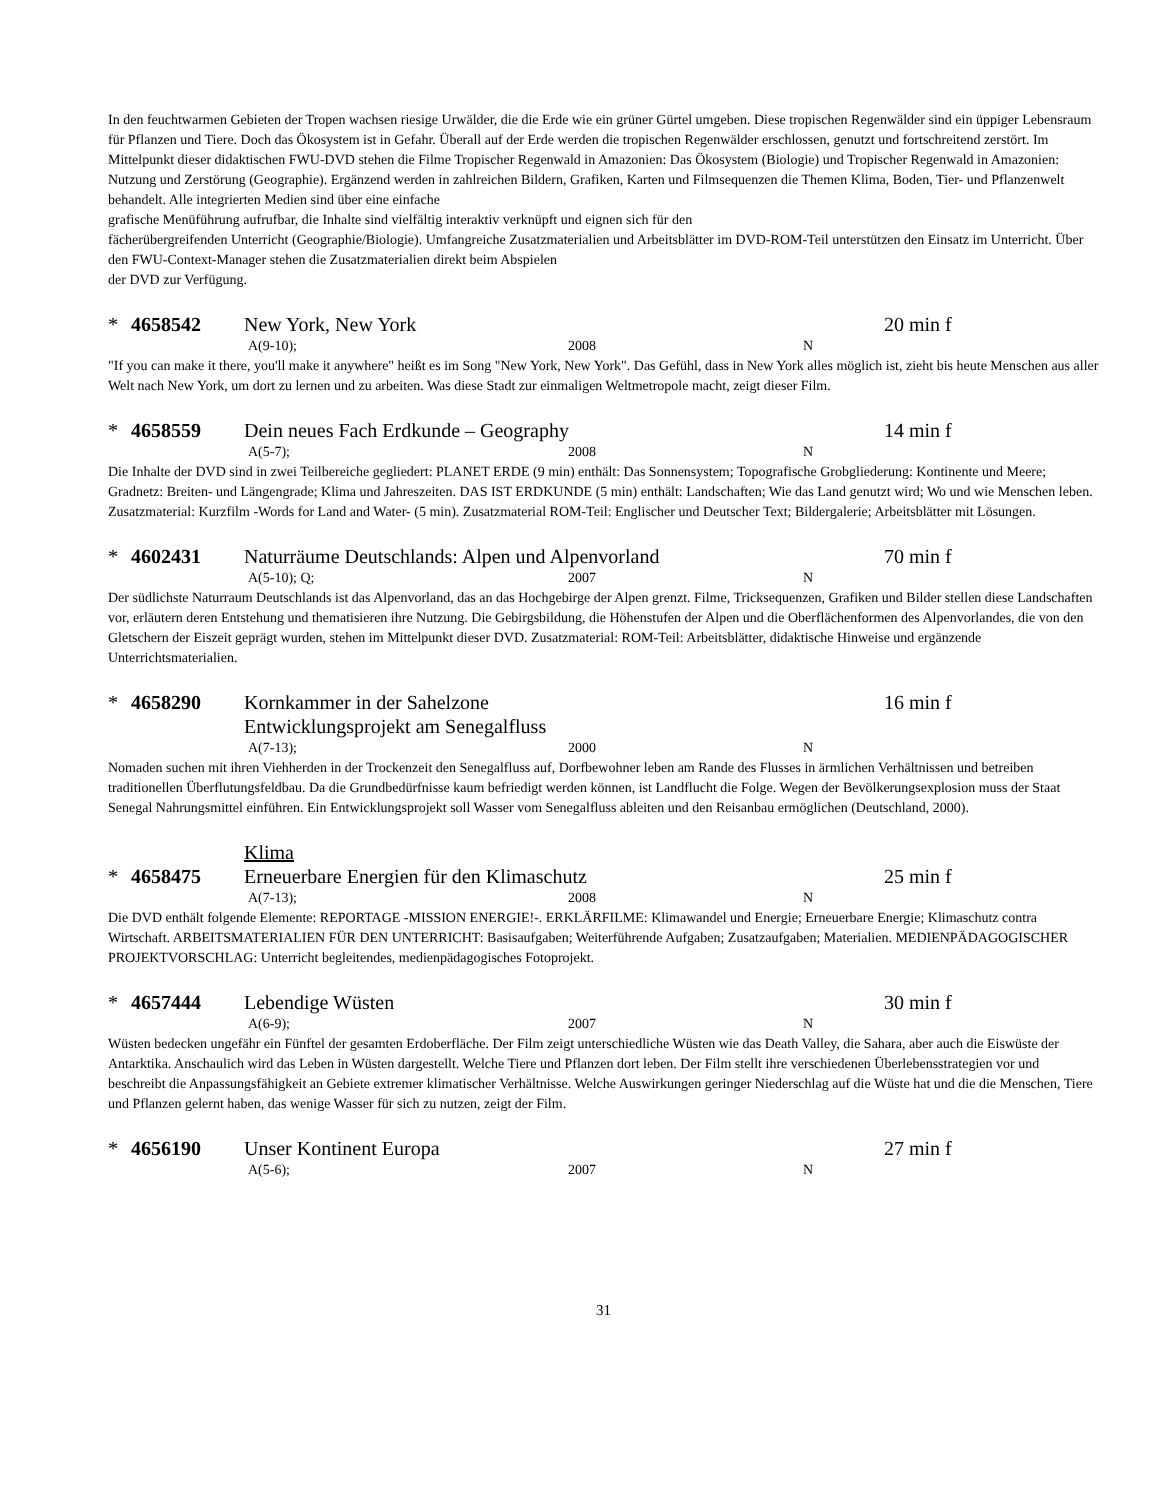In den feuchtwarmen Gebieten der Tropen wachsen riesige Urwälder, die die Erde wie ein grüner Gürtel umgeben. Diese tropischen Regenwälder sind ein üppiger Lebensraum für Pflanzen und Tiere. Doch das Ökosystem ist in Gefahr. Überall auf der Erde werden die tropischen Regenwälder erschlossen, genutzt und fortschreitend zerstört. Im Mittelpunkt dieser didaktischen FWU-DVD stehen die Filme Tropischer Regenwald in Amazonien: Das Ökosystem (Biologie) und Tropischer Regenwald in Amazonien: Nutzung und Zerstörung (Geographie). Ergänzend werden in zahlreichen Bildern, Grafiken, Karten und Filmsequenzen die Themen Klima, Boden, Tier- und Pflanzenwelt behandelt. Alle integrierten Medien sind über eine einfache
grafische Menüführung aufrufbar, die Inhalte sind vielfältig interaktiv verknüpft und eignen sich für den
fächerübergreifenden Unterricht (Geographie/Biologie). Umfangreiche Zusatzmaterialien und Arbeitsblätter im DVD-ROM-Teil unterstützen den Einsatz im Unterricht. Über den FWU-Context-Manager stehen die Zusatzmaterialien direkt beim Abspielen
der DVD zur Verfügung.
* 4658542 New York, New York 20 min f
A(9-10); 2008 N
"If you can make it there, you'll make it anywhere" heißt es im Song "New York, New York". Das Gefühl, dass in New York alles möglich ist, zieht bis heute Menschen aus aller Welt nach New York, um dort zu lernen und zu arbeiten. Was diese Stadt zur einmaligen Weltmetropole macht, zeigt dieser Film.
* 4658559 Dein neues Fach Erdkunde – Geography 14 min f
A(5-7); 2008 N
Die Inhalte der DVD sind in zwei Teilbereiche gegliedert: PLANET ERDE (9 min) enthält: Das Sonnensystem; Topografische Grobgliederung: Kontinente und Meere; Gradnetz: Breiten- und Längengrade; Klima und Jahreszeiten. DAS IST ERDKUNDE (5 min) enthält: Landschaften; Wie das Land genutzt wird; Wo und wie Menschen leben. Zusatzmaterial: Kurzfilm -Words for Land and Water- (5 min). Zusatzmaterial ROM-Teil: Englischer und Deutscher Text; Bildergalerie; Arbeitsblätter mit Lösungen.
* 4602431 Naturräume Deutschlands: Alpen und Alpenvorland 70 min f
A(5-10); Q; 2007 N
Der südlichste Naturraum Deutschlands ist das Alpenvorland, das an das Hochgebirge der Alpen grenzt. Filme, Tricksequenzen, Grafiken und Bilder stellen diese Landschaften vor, erläutern deren Entstehung und thematisieren ihre Nutzung. Die Gebirgsbildung, die Höhenstufen der Alpen und die Oberflächenformen des Alpenvorlandes, die von den Gletschern der Eiszeit geprägt wurden, stehen im Mittelpunkt dieser DVD. Zusatzmaterial: ROM-Teil: Arbeitsblätter, didaktische Hinweise und ergänzende Unterrichtsmaterialien.
* 4658290 Kornkammer in der Sahelzone
Entwicklungsprojekt am Senegalfluss 16 min f
A(7-13); 2000 N
Nomaden suchen mit ihren Viehherden in der Trockenzeit den Senegalfluss auf, Dorfbewohner leben am Rande des Flusses in ärmlichen Verhältnissen und betreiben traditionellen Überflutungsfeldbau. Da die Grundbedürfnisse kaum befriedigt werden können, ist Landflucht die Folge. Wegen der Bevölkerungsexplosion muss der Staat Senegal Nahrungsmittel einführen. Ein Entwicklungsprojekt soll Wasser vom Senegalfluss ableiten und den Reisanbau ermöglichen (Deutschland, 2000).
Klima
* 4658475 Erneuerbare Energien für den Klimaschutz 25 min f
A(7-13); 2008 N
Die DVD enthält folgende Elemente: REPORTAGE -MISSION ENERGIE!-. ERKLÄRFILME: Klimawandel und Energie; Erneuerbare Energie; Klimaschutz contra Wirtschaft. ARBEITSMATERIALIEN FÜR DEN UNTERRICHT: Basisaufgaben; Weiterführende Aufgaben; Zusatzaufgaben; Materialien. MEDIENPÄDAGOGISCHER PROJEKTVORSCHLAG: Unterricht begleitendes, medienpädagogisches Fotoprojekt.
* 4657444 Lebendige Wüsten 30 min f
A(6-9); 2007 N
Wüsten bedecken ungefähr ein Fünftel der gesamten Erdoberfläche. Der Film zeigt unterschiedliche Wüsten wie das Death Valley, die Sahara, aber auch die Eiswüste der Antarktika. Anschaulich wird das Leben in Wüsten dargestellt. Welche Tiere und Pflanzen dort leben. Der Film stellt ihre verschiedenen Überlebensstrategien vor und beschreibt die Anpassungsfähigkeit an Gebiete extremer klimatischer Verhältnisse. Welche Auswirkungen geringer Niederschlag auf die Wüste hat und die die Menschen, Tiere und Pflanzen gelernt haben, das wenige Wasser für sich zu nutzen, zeigt der Film.
* 4656190 Unser Kontinent Europa 27 min f
A(5-6); 2007 N
31